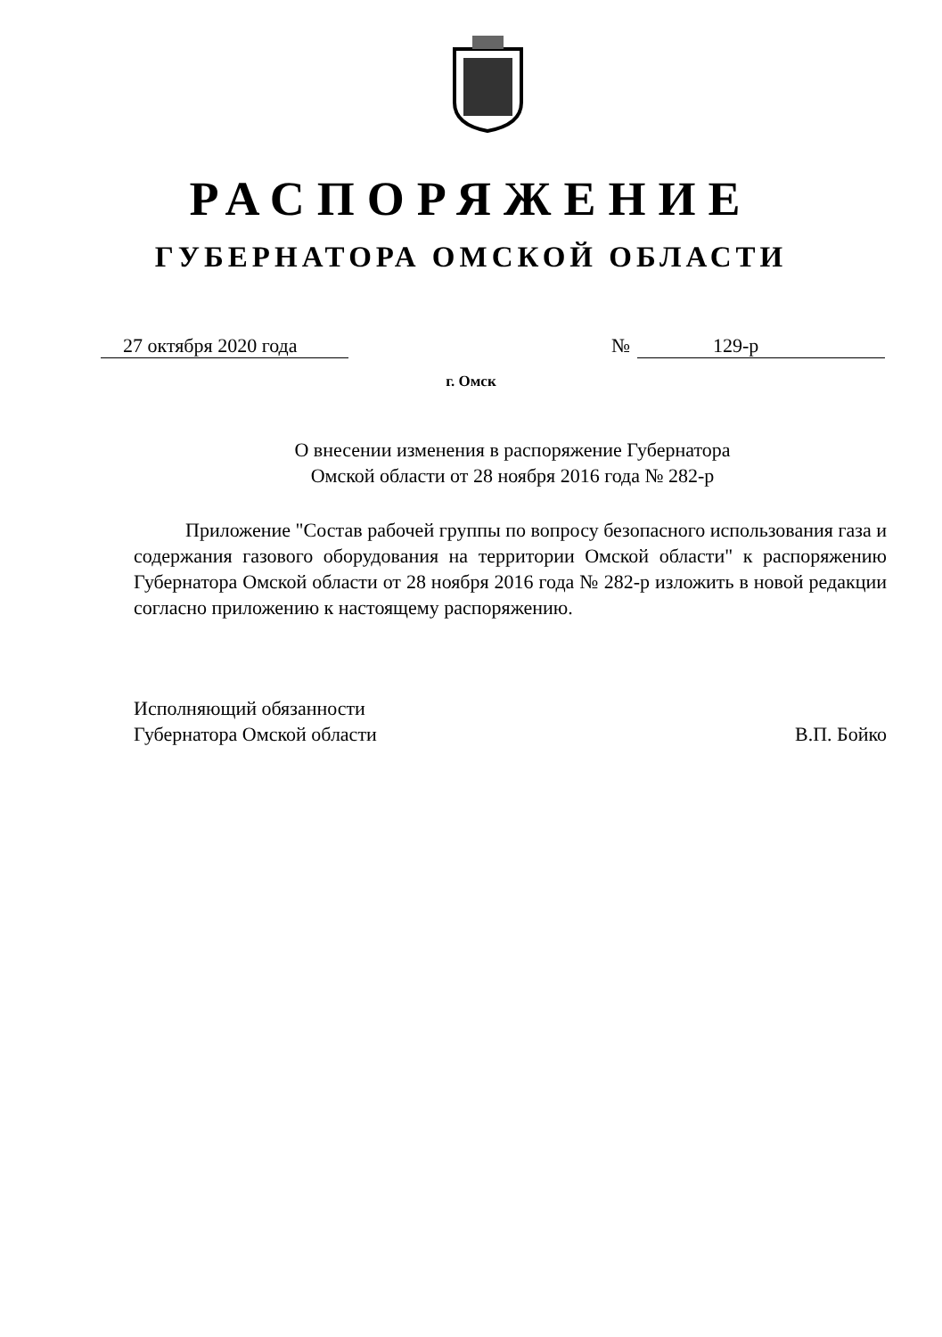РАСПОРЯЖЕНИЕ
ГУБЕРНАТОРА ОМСКОЙ ОБЛАСТИ
27 октября 2020 года № 129-р
г. Омск
О внесении изменения в распоряжение Губернатора
Омской области от 28 ноября 2016 года № 282-р
Приложение "Состав рабочей группы по вопросу безопасного использования газа и содержания газового оборудования на территории Омской области" к распоряжению Губернатора Омской области от 28 ноября 2016 года № 282-р изложить в новой редакции согласно приложению к настоящему распоряжению.
Исполняющий обязанности
Губернатора Омской области
В.П. Бойко